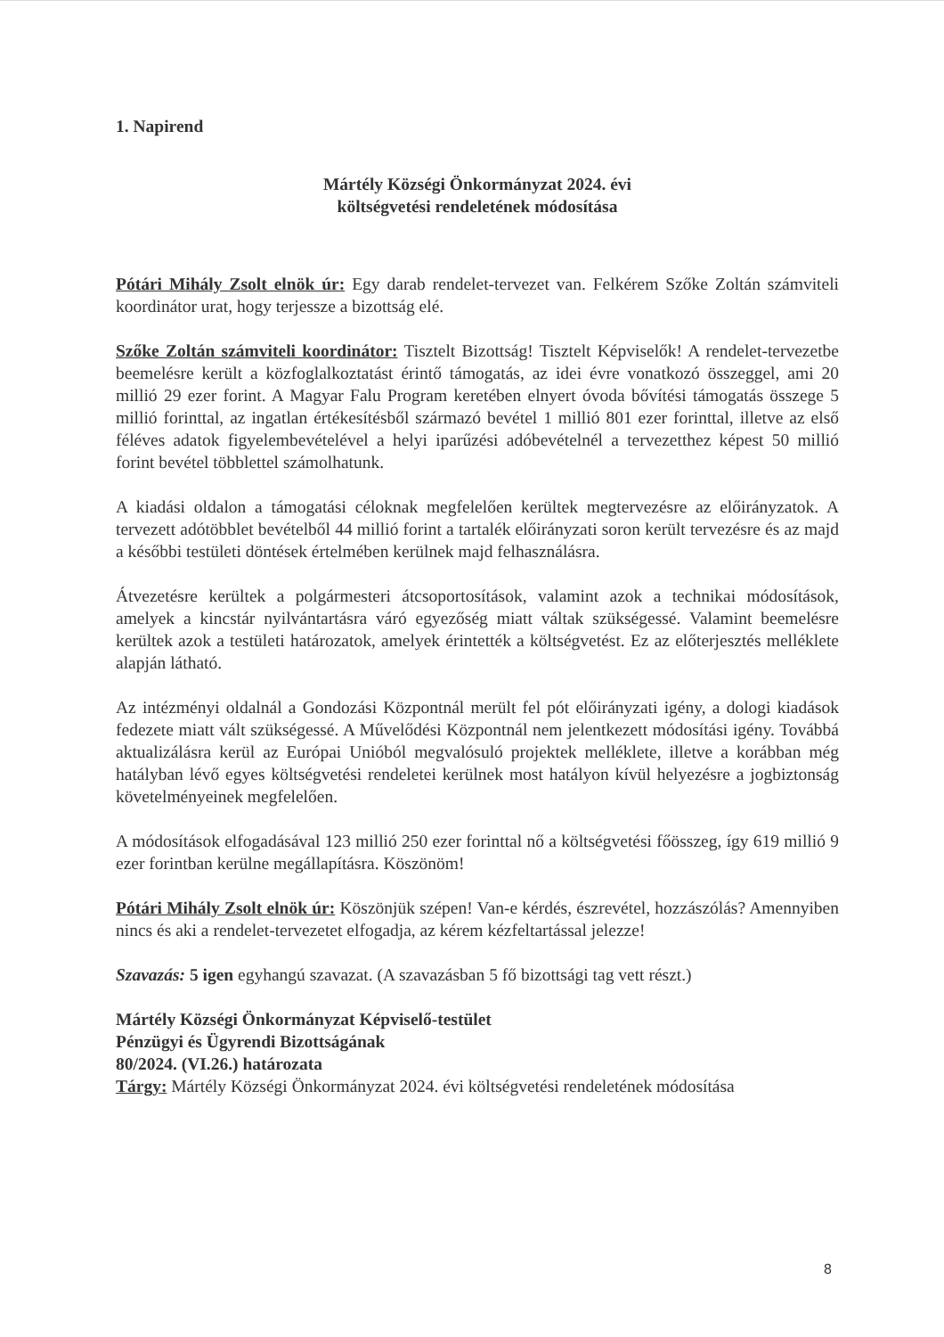1. Napirend
Mártély Községi Önkormányzat 2024. évi
költségvetési rendeletének módosítása
Pótári Mihály Zsolt elnök úr: Egy darab rendelet-tervezet van. Felkérem Szőke Zoltán számviteli koordinátor urat, hogy terjessze a bizottság elé.
Szőke Zoltán számviteli koordinátor: Tisztelt Bizottság! Tisztelt Képviselők! A rendelet-tervezetbe beemelésre került a közfoglalkoztatást érintő támogatás, az idei évre vonatkozó összeggel, ami 20 millió 29 ezer forint. A Magyar Falu Program keretében elnyert óvoda bővítési támogatás összege 5 millió forinttal, az ingatlan értékesítésből származó bevétel 1 millió 801 ezer forinttal, illetve az első féléves adatok figyelembevételével a helyi iparűzési adóbevételnél a tervezetthez képest 50 millió forint bevétel többlettel számolhatunk.
A kiadási oldalon a támogatási céloknak megfelelően kerültek megtervezésre az előirányzatok. A tervezett adótöbblet bevételből 44 millió forint a tartalék előirányzati soron került tervezésre és az majd a későbbi testületi döntések értelmében kerülnek majd felhasználásra.
Átvezetésre kerültek a polgármesteri átcsoportosítások, valamint azok a technikai módosítások, amelyek a kincstár nyilvántartásra váró egyezőség miatt váltak szükségessé. Valamint beemelésre kerültek azok a testületi határozatok, amelyek érintették a költségvetést. Ez az előterjesztés melléklete alapján látható.
Az intézményi oldalnál a Gondozási Központnál merült fel pót előirányzati igény, a dologi kiadások fedezete miatt vált szükségessé. A Művelődési Központnál nem jelentkezett módosítási igény. Továbbá aktualizálásra kerül az Európai Unióból megvalósuló projektek melléklete, illetve a korábban még hatályban lévő egyes költségvetési rendeletei kerülnek most hatályon kívül helyezésre a jogbiztonság követelményeinek megfelelően.
A módosítások elfogadásával 123 millió 250 ezer forinttal nő a költségvetési főösszeg, így 619 millió 9 ezer forintban kerülne megállapításra. Köszönöm!
Pótári Mihály Zsolt elnök úr: Köszönjük szépen! Van-e kérdés, észrevétel, hozzászólás? Amennyiben nincs és aki a rendelet-tervezetet elfogadja, az kérem kézfeltartással jelezze!
Szavazás: 5 igen egyhangú szavazat. (A szavazásban 5 fő bizottsági tag vett részt.)
Mártély Községi Önkormányzat Képviselő-testület
Pénzügyi és Ügyrendi Bizottságának
80/2024. (VI.26.) határozata
Tárgy: Mártély Községi Önkormányzat 2024. évi költségvetési rendeletének módosítása
8